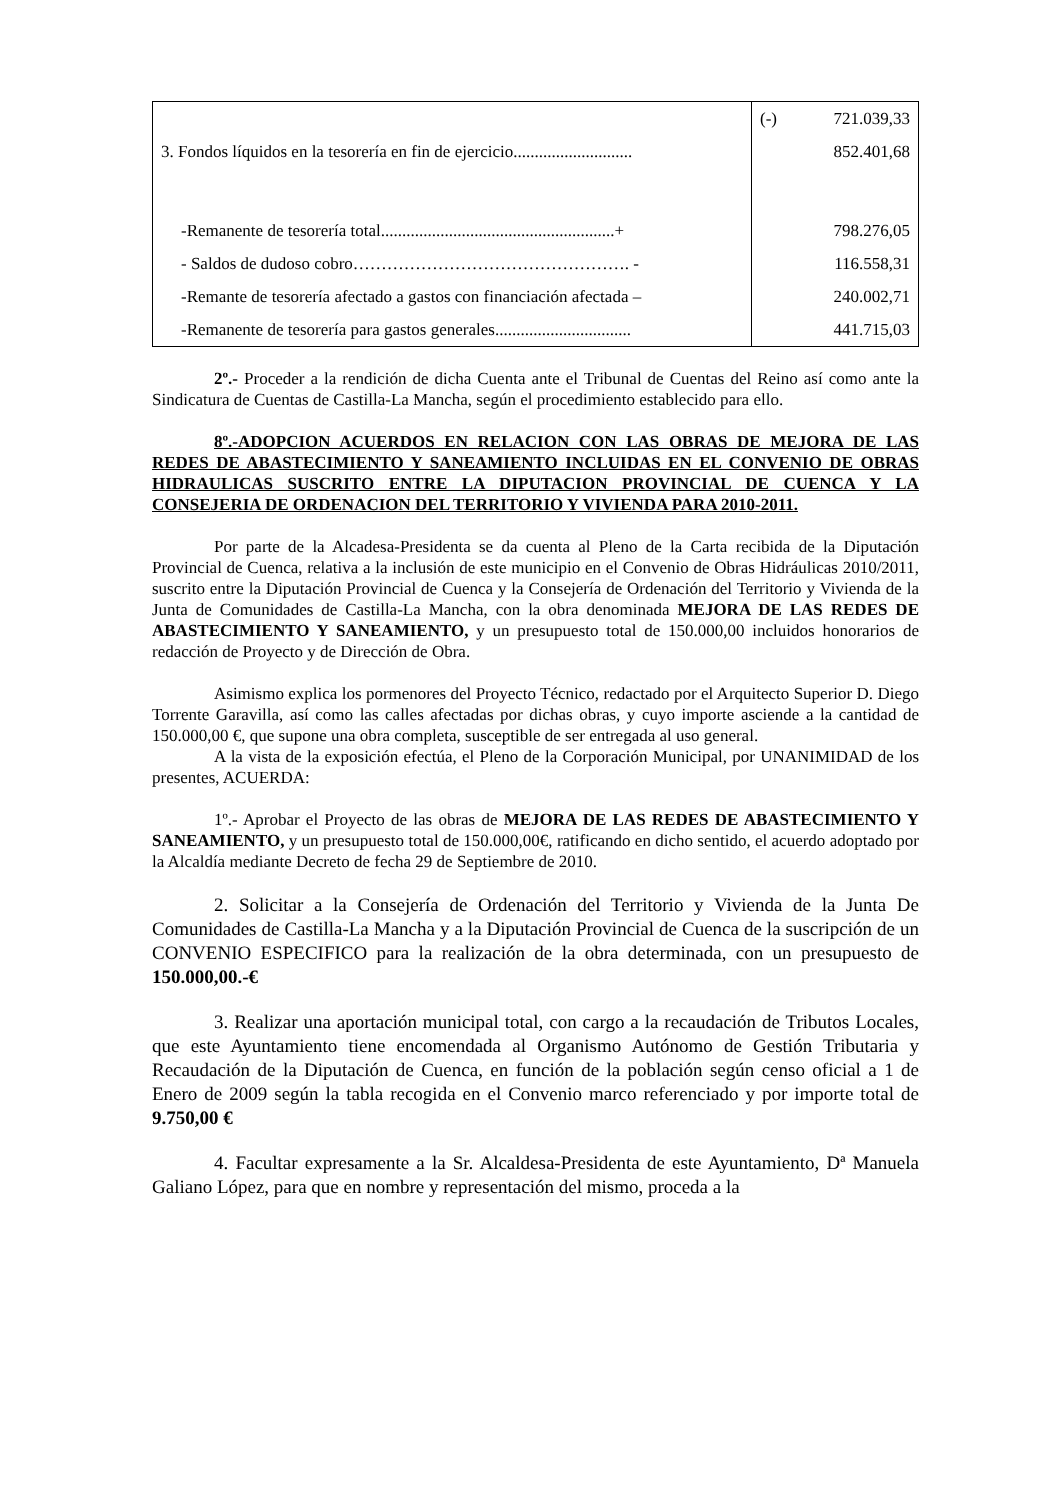| | (-) 721.039,33 |
| 3. Fondos líquidos en la tesorería en fin de ejercicio............................ | 852.401,68 |
| -Remanente de tesorería total.......................................................+ | 798.276,05 |
| - Saldos de dudoso cobro…………………………………………. - | 116.558,31 |
| -Remante de tesorería afectado a gastos con financiación afectada – | 240.002,71 |
| -Remanente de tesorería para gastos generales................................ | 441.715,03 |
2º.- Proceder a la rendición de dicha Cuenta ante el Tribunal de Cuentas del Reino así como ante la Sindicatura de Cuentas de Castilla-La Mancha, según el procedimiento establecido para ello.
8º.-ADOPCION ACUERDOS EN RELACION CON LAS OBRAS DE MEJORA DE LAS REDES DE ABASTECIMIENTO Y SANEAMIENTO INCLUIDAS EN EL CONVENIO DE OBRAS HIDRAULICAS SUSCRITO ENTRE LA DIPUTACION PROVINCIAL DE CUENCA Y LA CONSEJERIA DE ORDENACION DEL TERRITORIO Y VIVIENDA PARA 2010-2011.
Por parte de la Alcadesa-Presidenta se da cuenta al Pleno de la Carta recibida de la Diputación Provincial de Cuenca, relativa a la inclusión de este municipio en el Convenio de Obras Hidráulicas 2010/2011, suscrito entre la Diputación Provincial de Cuenca y la Consejería de Ordenación del Territorio y Vivienda de la Junta de Comunidades de Castilla-La Mancha, con la obra denominada MEJORA DE LAS REDES DE ABASTECIMIENTO Y SANEAMIENTO, y un presupuesto total de 150.000,00 incluidos honorarios de redacción de Proyecto y de Dirección de Obra.
Asimismo explica los pormenores del Proyecto Técnico, redactado por el Arquitecto Superior D. Diego Torrente Garavilla, así como las calles afectadas por dichas obras, y cuyo importe asciende a la cantidad de 150.000,00 €, que supone una obra completa, susceptible de ser entregada al uso general.
A la vista de la exposición efectúa, el Pleno de la Corporación Municipal, por UNANIMIDAD de los presentes, ACUERDA:
1º.- Aprobar el Proyecto de las obras de MEJORA DE LAS REDES DE ABASTECIMIENTO Y SANEAMIENTO, y un presupuesto total de 150.000,00€, ratificando en dicho sentido, el acuerdo adoptado por la Alcaldía mediante Decreto de fecha 29 de Septiembre de 2010.
2. Solicitar a la Consejería de Ordenación del Territorio y Vivienda de la Junta De Comunidades de Castilla-La Mancha y a la Diputación Provincial de Cuenca de la suscripción de un CONVENIO ESPECIFICO para la realización de la obra determinada, con un presupuesto de 150.000,00.-€
3. Realizar una aportación municipal total, con cargo a la recaudación de Tributos Locales, que este Ayuntamiento tiene encomendada al Organismo Autónomo de Gestión Tributaria y Recaudación de la Diputación de Cuenca, en función de la población según censo oficial a 1 de Enero de 2009 según la tabla recogida en el Convenio marco referenciado y por importe total de 9.750,00 €
4. Facultar expresamente a la Sr. Alcaldesa-Presidenta de este Ayuntamiento, Dª Manuela Galiano López, para que en nombre y representación del mismo, proceda a la